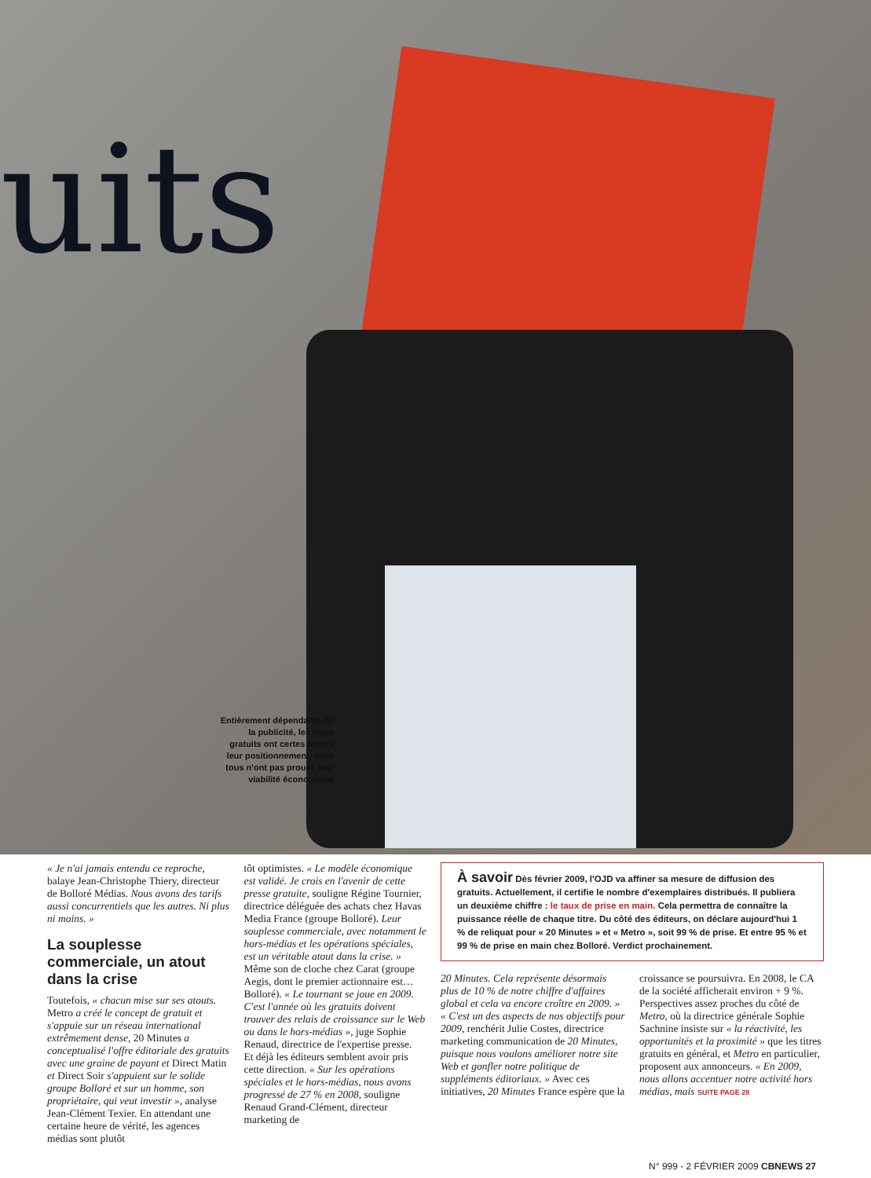uits
Entièrement dépendants de la publicité, les titres gratuits ont certes trouvé leur positionnement, mais tous n'ont pas prouvé leur viabilité économique
« Je n'ai jamais entendu ce reproche, balaye Jean-Christophe Thiery, directeur de Bolloré Médias. Nous avons des tarifs aussi concurrentiels que les autres. Ni plus ni moins. »
La souplesse commerciale, un atout dans la crise
Toutefois, « chacun mise sur ses atouts. Metro a créé le concept de gratuit et s'appuie sur un réseau international extrêmement dense, 20 Minutes a conceptualisé l'offre éditoriale des gratuits avec une graine de payant et Direct Matin et Direct Soir s'appuient sur le solide groupe Bolloré et sur un homme, son propriétaire, qui veut investir », analyse Jean-Clément Texier. En attendant une certaine heure de vérité, les agences médias sont plutôt
tôt optimistes. « Le modèle économique est validé. Je crois en l'avenir de cette presse gratuite, souligne Régine Tournier, directrice déléguée des achats chez Havas Media France (groupe Bolloré). Leur souplesse commerciale, avec notamment le hors-médias et les opérations spéciales, est un véritable atout dans la crise. » Même son de cloche chez Carat (groupe Aegis, dont le premier actionnaire est… Bolloré). « Le tournant se joue en 2009. C'est l'année où les gratuits doivent trouver des relais de croissance sur le Web ou dans le hors-médias », juge Sophie Renaud, directrice de l'expertise presse.
Et déjà les éditeurs semblent avoir pris cette direction. « Sur les opérations spéciales et le hors-médias, nous avons progressé de 27 % en 2008, souligne Renaud Grand-Clément, directeur marketing de
À savoir Dès février 2009, l'OJD va affiner sa mesure de diffusion des gratuits. Actuellement, il certifie le nombre d'exemplaires distribués. Il publiera un deuxième chiffre : le taux de prise en main. Cela permettra de connaître la puissance réelle de chaque titre. Du côté des éditeurs, on déclare aujourd'hui 1 % de reliquat pour « 20 Minutes » et « Metro », soit 99 % de prise. Et entre 95 % et 99 % de prise en main chez Bolloré. Verdict prochainement.
20 Minutes. Cela représente désormais plus de 10 % de notre chiffre d'affaires global et cela va encore croître en 2009. » « C'est un des aspects de nos objectifs pour 2009, renchérit Julie Costes, directrice marketing communication de 20 Minutes, puisque nous voulons améliorer notre site Web et gonfler notre politique de suppléments éditoriaux. » Avec ces initiatives, 20 Minutes France espère que la
croissance se poursuivra. En 2008, le CA de la société afficherait environ + 9 %. Perspectives assez proches du côté de Metro, où la directrice générale Sophie Sachnine insiste sur « la réactivité, les opportunités et la proximité » que les titres gratuits en général, et Metro en particulier, proposent aux annonceurs. « En 2009, nous allons accentuer notre activité hors médias, mais SUITE PAGE 28
N° 999 - 2 FÉVRIER 2009 CBNEWS 27